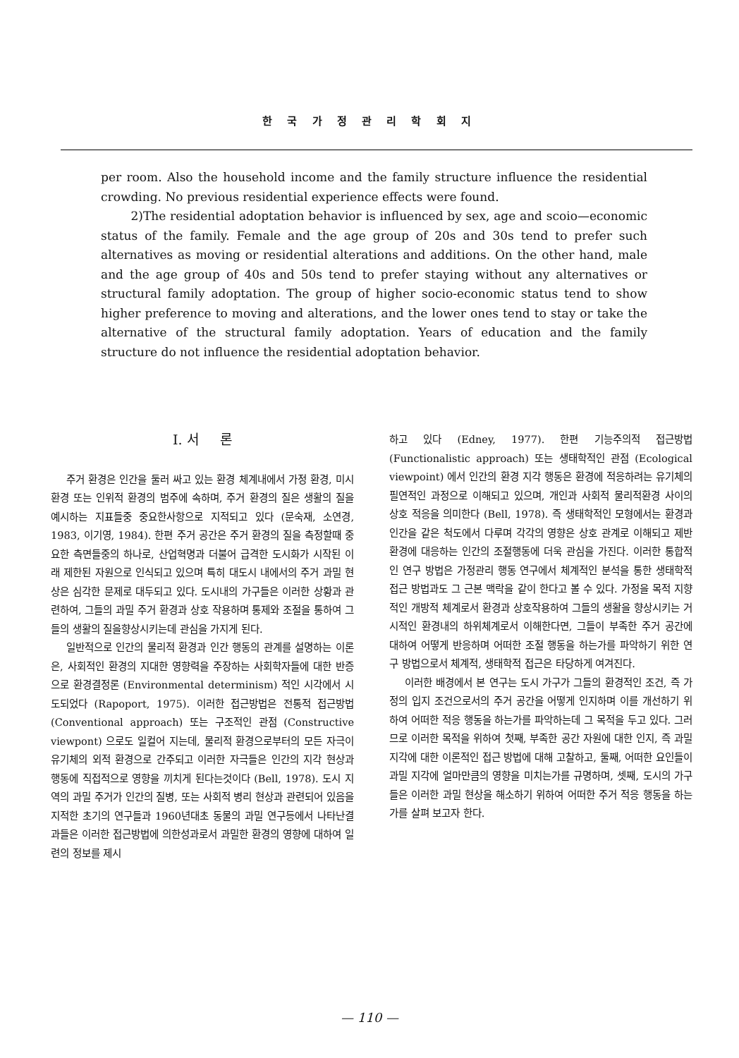한 국 가 정 관 리 학 회 지
per room. Also the household income and the family structure influence the residential crowding. No previous residential experience effects were found.
2)The residential adoptation behavior is influenced by sex, age and scoio—economic status of the family. Female and the age group of 20s and 30s tend to prefer such alternatives as moving or residential alterations and additions. On the other hand, male and the age group of 40s and 50s tend to prefer staying without any alternatives or structural family adoptation. The group of higher socio-economic status tend to show higher preference to moving and alterations, and the lower ones tend to stay or take the alternative of the structural family adoptation. Years of education and the family structure do not influence the residential adoptation behavior.
I. 서 론
주거 환경은 인간을 둘러 싸고 있는 환경 체계내에서 가정 환경, 미시 환경 또는 인위적 환경의 범주에 속하며, 주거 환경의 질은 생활의 질을 예시하는 지표들중 중요한사항으로 지적되고 있다 (문숙재, 소연경, 1983, 이기영, 1984). 한편 주거 공간은 주거 환경의 질을 측정할때 중요한 측면들중의 하나로, 산업혁명과 더불어 급격한 도시화가 시작된 이래 제한된 자원으로 인식되고 있으며 특히 대도시 내에서의 주거 과밀 현상은 심각한 문제로 대두되고 있다. 도시내의 가구들은 이러한 상황과 관련하여, 그들의 과밀 주거 환경과 상호 작용하며 통제와 조절을 통하여 그들의 생활의 질을향상시키는데 관심을 가지게 된다.
일반적으로 인간의 물리적 환경과 인간 행동의 관계를 설명하는 이론은, 사회적인 환경의 지대한 영향력을 주장하는 사회학자들에 대한 반증으로 환경결정론 (Environmental determinism) 적인 시각에서 시도되었다 (Rapoport, 1975). 이러한 접근방법은 전통적 접근방법 (Conventional approach) 또는 구조적인 관점 (Constructive viewpont) 으로도 일컬어 지는데, 물리적 환경으로부터의 모든 자극이 유기체의 외적 환경으로 간주되고 이러한 자극들은 인간의 지각 현상과 행동에 직접적으로 영향을 끼치게 된다는것이다 (Bell, 1978). 도시 지역의 과밀 주거가 인간의 질병, 또는 사회적 병리 현상과 관련되어 있음을 지적한 초기의 연구들과 1960년대초 동물의 과밀 연구등에서 나타난결과들은 이러한 접근방법에 의한성과로서 과밀한 환경의 영향에 대하여 일련의 정보를 제시
하고 있다 (Edney, 1977). 한편 기능주의적 접근방법 (Functionalistic approach) 또는 생태학적인 관점 (Ecological viewpoint) 에서 인간의 환경 지각 행동은 환경에 적응하려는 유기체의 필연적인 과정으로 이해되고 있으며, 개인과 사회적 물리적환경 사이의 상호 적응을 의미한다 (Bell, 1978). 즉 생태학적인 모형에서는 환경과 인간을 같은 척도에서 다루며 각각의 영향은 상호 관계로 이해되고 제반 환경에 대응하는 인간의 조절행동에 더욱 관심을 가진다. 이러한 통합적인 연구 방법은 가정관리 행동 연구에서 체계적인 분석을 통한 생태학적 접근 방법과도 그 근본 맥락을 같이 한다고 볼 수 있다. 가정을 목적 지향적인 개방적 체계로서 환경과 상호작용하여 그들의 생활을 향상시키는 거시적인 환경내의 하위체계로서 이해한다면, 그들이 부족한 주거 공간에 대하여 어떻게 반응하며 어떠한 조절 행동을 하는가를 파악하기 위한 연구 방법으로서 체계적, 생태학적 접근은 타당하게 여겨진다.
이러한 배경에서 본 연구는 도시 가구가 그들의 환경적인 조건, 즉 가정의 입지 조건으로서의 주거 공간을 어떻게 인지하며 이를 개선하기 위하여 어떠한 적응 행동을 하는가를 파악하는데 그 목적을 두고 있다. 그러므로 이러한 목적을 위하여 첫째, 부족한 공간 자원에 대한 인지, 즉 과밀지각에 대한 이론적인 접근 방법에 대해 고찰하고, 둘째, 어떠한 요인들이 과밀 지각에 얼마만큼의 영향을 미치는가를 규명하며, 셋째, 도시의 가구들은 이러한 과밀 현상을 해소하기 위하여 어떠한 주거 적응 행동을 하는가를 살펴 보고자 한다.
— 110 —